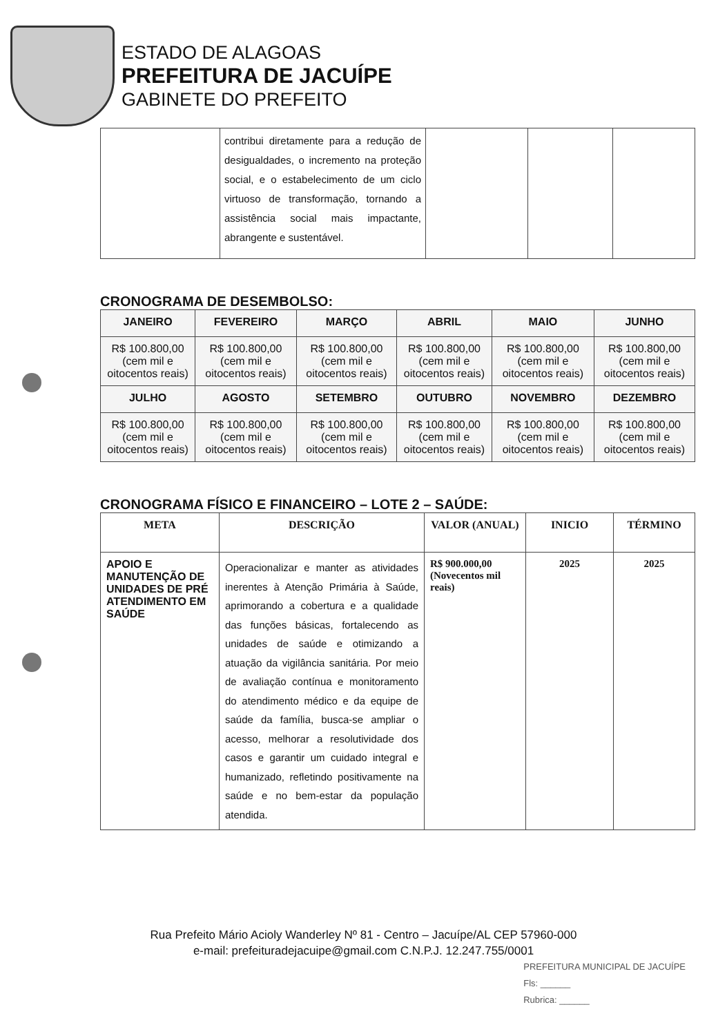ESTADO DE ALAGOAS
PREFEITURA DE JACUÍPE
GABINETE DO PREFEITO
| | contribui diretamente para a redução de desigualdades, o incremento na proteção social, e o estabelecimento de um ciclo virtuoso de transformação, tornando a assistência social mais impactante, abrangente e sustentável. | | | |
CRONOGRAMA DE DESEMBOLSO:
| JANEIRO | FEVEREIRO | MARÇO | ABRIL | MAIO | JUNHO |
| --- | --- | --- | --- | --- | --- |
| R$ 100.800,00 (cem mil e oitocentos reais) | R$ 100.800,00 (cem mil e oitocentos reais) | R$ 100.800,00 (cem mil e oitocentos reais) | R$ 100.800,00 (cem mil e oitocentos reais) | R$ 100.800,00 (cem mil e oitocentos reais) | R$ 100.800,00 (cem mil e oitocentos reais) |
| JULHO | AGOSTO | SETEMBRO | OUTUBRO | NOVEMBRO | DEZEMBRO |
| R$ 100.800,00 (cem mil e oitocentos reais) | R$ 100.800,00 (cem mil e oitocentos reais) | R$ 100.800,00 (cem mil e oitocentos reais) | R$ 100.800,00 (cem mil e oitocentos reais) | R$ 100.800,00 (cem mil e oitocentos reais) | R$ 100.800,00 (cem mil e oitocentos reais) |
CRONOGRAMA FÍSICO E FINANCEIRO – LOTE 2 – SAÚDE:
| META | DESCRIÇÃO | VALOR (ANUAL) | INICIO | TÉRMINO |
| --- | --- | --- | --- | --- |
| APOIO E MANUTENÇÃO DE UNIDADES DE PRÉ ATENDIMENTO EM SAÚDE | Operacionalizar e manter as atividades inerentes à Atenção Primária à Saúde, aprimorando a cobertura e a qualidade das funções básicas, fortalecendo as unidades de saúde e otimizando a atuação da vigilância sanitária. Por meio de avaliação contínua e monitoramento do atendimento médico e da equipe de saúde da família, busca-se ampliar o acesso, melhorar a resolutividade dos casos e garantir um cuidado integral e humanizado, refletindo positivamente na saúde e no bem-estar da população atendida. | R$ 900.000,00 (Novecentos mil reais) | 2025 | 2025 |
Rua Prefeito Mário Acioly Wanderley Nº 81 - Centro – Jacuípe/AL CEP 57960-000
e-mail: prefeituradejacuipe@gmail.com C.N.P.J. 12.247.755/0001
PREFEITURA MUNICIPAL DE JACUÍPE
Fls: ______
Rubrica: ______